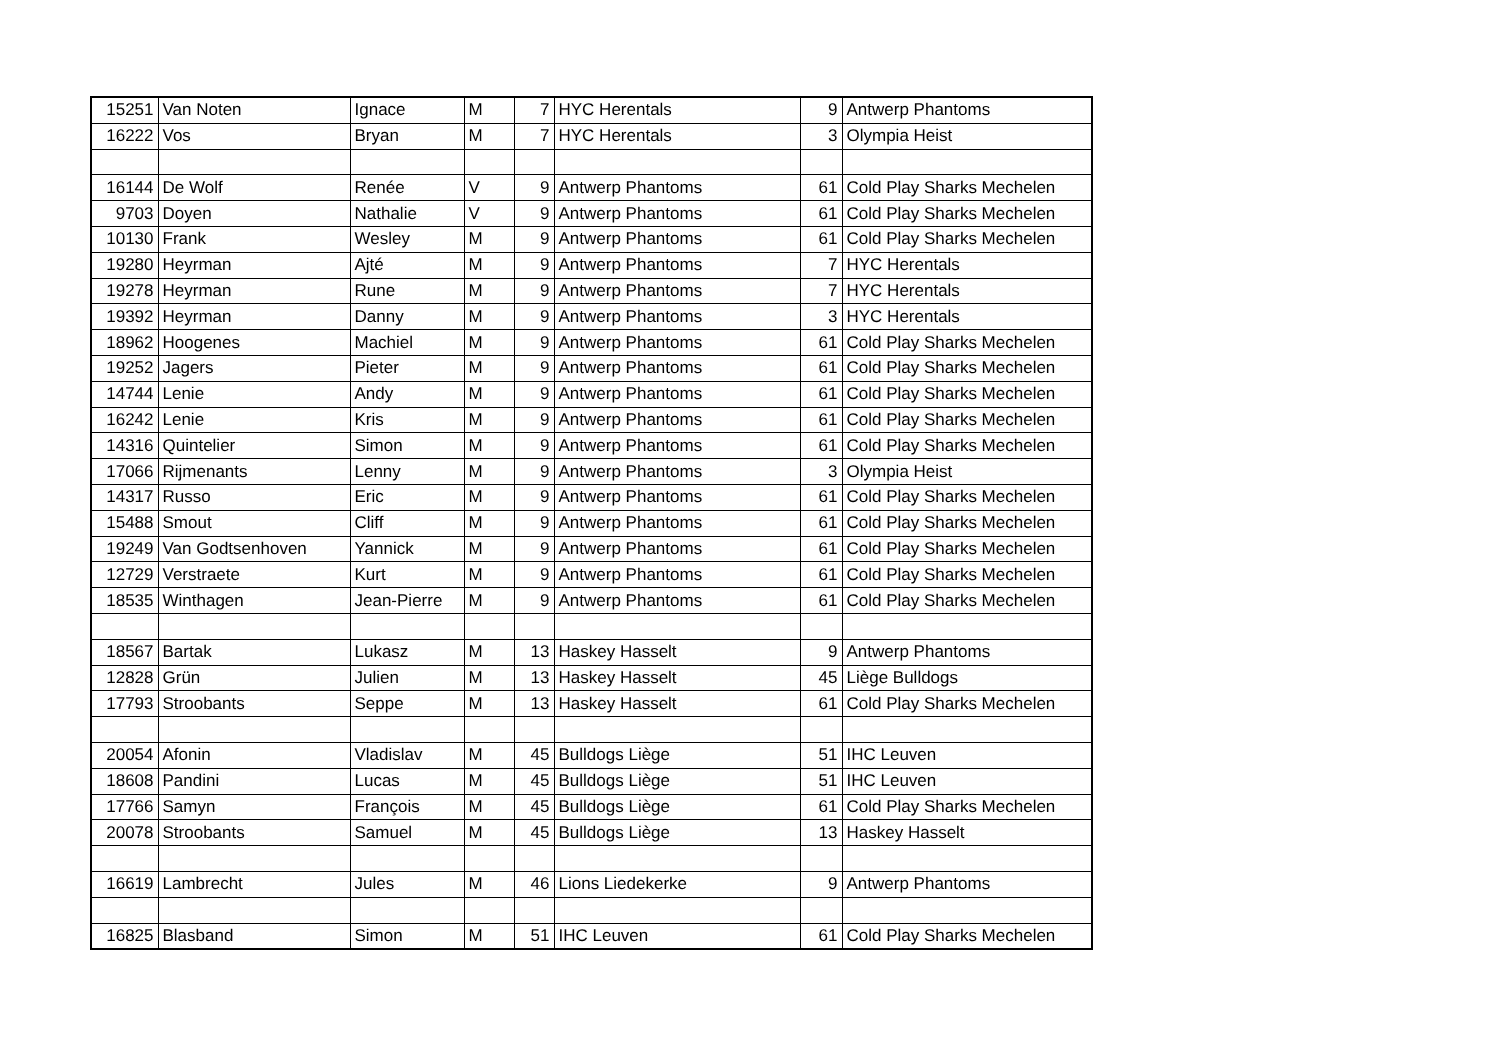| 15251 | Van Noten | Ignace | M | 7 | HYC Herentals | 9 | Antwerp Phantoms |
| 16222 | Vos | Bryan | M | 7 | HYC Herentals | 3 | Olympia Heist |
| 16144 | De Wolf | Renée | V | 9 | Antwerp Phantoms | 61 | Cold Play Sharks Mechelen |
| 9703 | Doyen | Nathalie | V | 9 | Antwerp Phantoms | 61 | Cold Play Sharks Mechelen |
| 10130 | Frank | Wesley | M | 9 | Antwerp Phantoms | 61 | Cold Play Sharks Mechelen |
| 19280 | Heyrman | Ajté | M | 9 | Antwerp Phantoms | 7 | HYC Herentals |
| 19278 | Heyrman | Rune | M | 9 | Antwerp Phantoms | 7 | HYC Herentals |
| 19392 | Heyrman | Danny | M | 9 | Antwerp Phantoms | 3 | HYC Herentals |
| 18962 | Hoogenes | Machiel | M | 9 | Antwerp Phantoms | 61 | Cold Play Sharks Mechelen |
| 19252 | Jagers | Pieter | M | 9 | Antwerp Phantoms | 61 | Cold Play Sharks Mechelen |
| 14744 | Lenie | Andy | M | 9 | Antwerp Phantoms | 61 | Cold Play Sharks Mechelen |
| 16242 | Lenie | Kris | M | 9 | Antwerp Phantoms | 61 | Cold Play Sharks Mechelen |
| 14316 | Quintelier | Simon | M | 9 | Antwerp Phantoms | 61 | Cold Play Sharks Mechelen |
| 17066 | Rijmenants | Lenny | M | 9 | Antwerp Phantoms | 3 | Olympia Heist |
| 14317 | Russo | Eric | M | 9 | Antwerp Phantoms | 61 | Cold Play Sharks Mechelen |
| 15488 | Smout | Cliff | M | 9 | Antwerp Phantoms | 61 | Cold Play Sharks Mechelen |
| 19249 | Van Godtsenhoven | Yannick | M | 9 | Antwerp Phantoms | 61 | Cold Play Sharks Mechelen |
| 12729 | Verstraete | Kurt | M | 9 | Antwerp Phantoms | 61 | Cold Play Sharks Mechelen |
| 18535 | Winthagen | Jean-Pierre | M | 9 | Antwerp Phantoms | 61 | Cold Play Sharks Mechelen |
| 18567 | Bartak | Lukasz | M | 13 | Haskey Hasselt | 9 | Antwerp Phantoms |
| 12828 | Grün | Julien | M | 13 | Haskey Hasselt | 45 | Liège Bulldogs |
| 17793 | Stroobants | Seppe | M | 13 | Haskey Hasselt | 61 | Cold Play Sharks Mechelen |
| 20054 | Afonin | Vladislav | M | 45 | Bulldogs Liège | 51 | IHC Leuven |
| 18608 | Pandini | Lucas | M | 45 | Bulldogs Liège | 51 | IHC Leuven |
| 17766 | Samyn | François | M | 45 | Bulldogs Liège | 61 | Cold Play Sharks Mechelen |
| 20078 | Stroobants | Samuel | M | 45 | Bulldogs Liège | 13 | Haskey Hasselt |
| 16619 | Lambrecht | Jules | M | 46 | Lions Liedekerke | 9 | Antwerp Phantoms |
| 16825 | Blasband | Simon | M | 51 | IHC Leuven | 61 | Cold Play Sharks Mechelen |